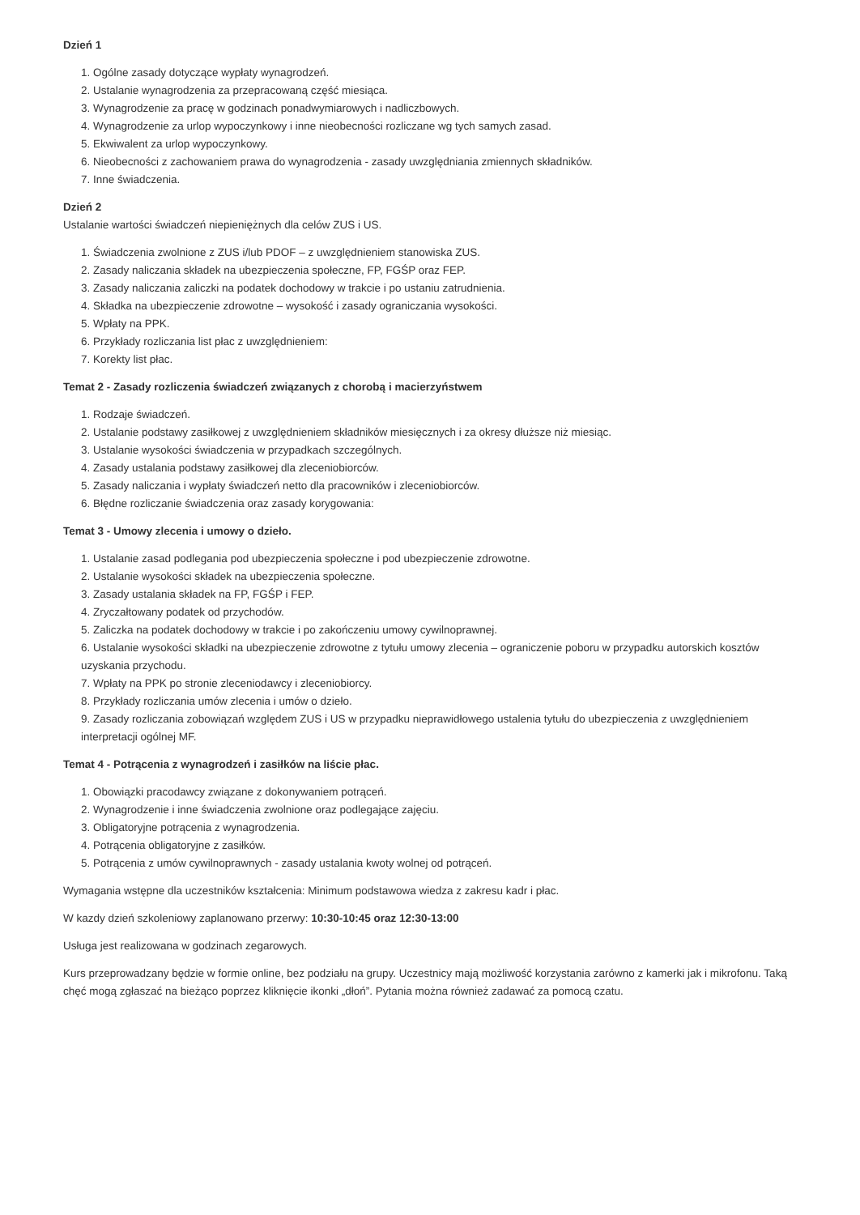Dzień 1
1. Ogólne zasady dotyczące wypłaty wynagrodzeń.
2. Ustalanie wynagrodzenia za przepracowaną część miesiąca.
3. Wynagrodzenie za pracę w godzinach ponadwymiarowych i nadliczbowych.
4. Wynagrodzenie za urlop wypoczynkowy i inne nieobecności rozliczane wg tych samych zasad.
5. Ekwiwalent za urlop wypoczynkowy.
6. Nieobecności z zachowaniem prawa do wynagrodzenia - zasady uwzględniania zmiennych składników.
7. Inne świadczenia.
Dzień 2
Ustalanie wartości świadczeń niepieniężnych dla celów ZUS i US.
1. Świadczenia zwolnione z ZUS i/lub PDOF – z uwzględnieniem stanowiska ZUS.
2. Zasady naliczania składek na ubezpieczenia społeczne, FP, FGŚP oraz FEP.
3. Zasady naliczania zaliczki na podatek dochodowy w trakcie i po ustaniu zatrudnienia.
4. Składka na ubezpieczenie zdrowotne – wysokość i zasady ograniczania wysokości.
5. Wpłaty na PPK.
6. Przykłady rozliczania list płac z uwzględnieniem:
7. Korekty list płac.
Temat 2 - Zasady rozliczenia świadczeń związanych z chorobą i macierzyństwem
1. Rodzaje świadczeń.
2. Ustalanie podstawy zasiłkowej z uwzględnieniem składników miesięcznych i za okresy dłuższe niż miesiąc.
3. Ustalanie wysokości świadczenia w przypadkach szczególnych.
4. Zasady ustalania podstawy zasiłkowej dla zleceniobiorców.
5. Zasady naliczania i wypłaty świadczeń netto dla pracowników i zleceniobiorców.
6. Błędne rozliczanie świadczenia oraz zasady korygowania:
Temat 3 - Umowy zlecenia i umowy o dzieło.
1. Ustalanie zasad podlegania pod ubezpieczenia społeczne i pod ubezpieczenie zdrowotne.
2. Ustalanie wysokości składek na ubezpieczenia społeczne.
3. Zasady ustalania składek na FP, FGŚP i FEP.
4. Zryczałtowany podatek od przychodów.
5. Zaliczka na podatek dochodowy w trakcie i po zakończeniu umowy cywilnoprawnej.
6. Ustalanie wysokości składki na ubezpieczenie zdrowotne z tytułu umowy zlecenia – ograniczenie poboru w przypadku autorskich kosztów uzyskania przychodu.
7. Wpłaty na PPK po stronie zleceniodawcy i zleceniobiorcy.
8. Przykłady rozliczania umów zlecenia i umów o dzieło.
9. Zasady rozliczania zobowiązań względem ZUS i US w przypadku nieprawidłowego ustalenia tytułu do ubezpieczenia z uwzględnieniem interpretacji ogólnej MF.
Temat 4 - Potrącenia z wynagrodzeń i zasiłków na liście płac.
1. Obowiązki pracodawcy związane z dokonywaniem potrąceń.
2. Wynagrodzenie i inne świadczenia zwolnione oraz podlegające zajęciu.
3. Obligatoryjne potrącenia z wynagrodzenia.
4. Potrącenia obligatoryjne z zasiłków.
5. Potrącenia z umów cywilnoprawnych - zasady ustalania kwoty wolnej od potrąceń.
Wymagania wstępne dla uczestników kształcenia: Minimum podstawowa wiedza z zakresu kadr i płac.
W kazdy dzień szkoleniowy zaplanowano przerwy: 10:30-10:45 oraz 12:30-13:00
Usługa jest realizowana w godzinach zegarowych.
Kurs przeprowadzany będzie w formie online, bez podziału na grupy. Uczestnicy mają możliwość korzystania zarówno z kamerki jak i mikrofonu. Taką chęć mogą zgłaszać na bieżąco poprzez kliknięcie ikonki „dłoń”. Pytania można również zadawać za pomocą czatu.